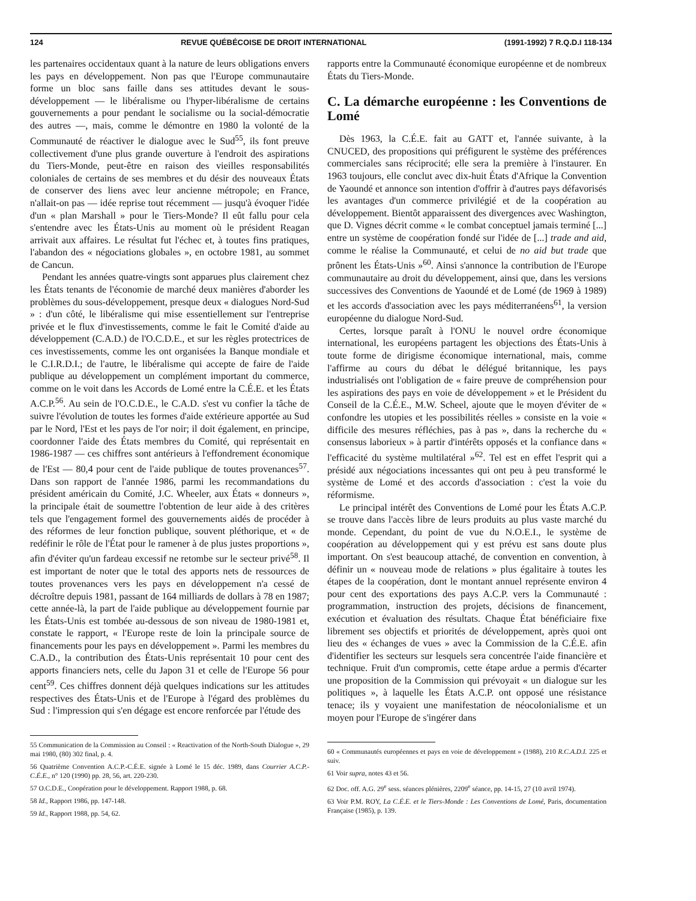124 REVUE QUÉBÉCOISE DE DROIT INTERNATIONAL (1991-1992) 7 R.Q.D.I 118-134
les partenaires occidentaux quant à la nature de leurs obligations envers les pays en développement. Non pas que l'Europe communautaire forme un bloc sans faille dans ses attitudes devant le sous-développement — le libéralisme ou l'hyper-libéralisme de certains gouvernements a pour pendant le socialisme ou la social-démocratie des autres —, mais, comme le démontre en 1980 la volonté de la Communauté de réactiver le dialogue avec le Sud<sup>55</sup>, ils font preuve collectivement d'une plus grande ouverture à l'endroit des aspirations du Tiers-Monde, peut-être en raison des vieilles responsabilités coloniales de certains de ses membres et du désir des nouveaux États de conserver des liens avec leur ancienne métropole; en France, n'allait-on pas — idée reprise tout récemment — jusqu'à évoquer l'idée d'un « plan Marshall » pour le Tiers-Monde? Il eût fallu pour cela s'entendre avec les États-Unis au moment où le président Reagan arrivait aux affaires. Le résultat fut l'échec et, à toutes fins pratiques, l'abandon des « négociations globales », en octobre 1981, au sommet de Cancun.
Pendant les années quatre-vingts sont apparues plus clairement chez les États tenants de l'économie de marché deux manières d'aborder les problèmes du sous-développement, presque deux « dialogues Nord-Sud » : d'un côté, le libéralisme qui mise essentiellement sur l'entreprise privée et le flux d'investissements, comme le fait le Comité d'aide au développement (C.A.D.) de l'O.C.D.E., et sur les règles protectrices de ces investissements, comme les ont organisées la Banque mondiale et le C.I.R.D.I.; de l'autre, le libéralisme qui accepte de faire de l'aide publique au développement un complément important du commerce, comme on le voit dans les Accords de Lomé entre la C.É.E. et les États A.C.P.<sup>56</sup>. Au sein de l'O.C.D.E., le C.A.D. s'est vu confier la tâche de suivre l'évolution de toutes les formes d'aide extérieure apportée au Sud par le Nord, l'Est et les pays de l'or noir; il doit également, en principe, coordonner l'aide des États membres du Comité, qui représentait en 1986-1987 — ces chiffres sont antérieurs à l'effondrement économique de l'Est — 80,4 pour cent de l'aide publique de toutes provenances<sup>57</sup>. Dans son rapport de l'année 1986, parmi les recommandations du président américain du Comité, J.C. Wheeler, aux États « donneurs », la principale était de soumettre l'obtention de leur aide à des critères tels que l'engagement formel des gouvernements aidés de procéder à des réformes de leur fonction publique, souvent pléthorique, et « de redéfinir le rôle de l'État pour le ramener à de plus justes proportions », afin d'éviter qu'un fardeau excessif ne retombe sur le secteur privé<sup>58</sup>. Il est important de noter que le total des apports nets de ressources de toutes provenances vers les pays en développement n'a cessé de décroître depuis 1981, passant de 164 milliards de dollars à 78 en 1987; cette année-là, la part de l'aide publique au développement fournie par les États-Unis est tombée au-dessous de son niveau de 1980-1981 et, constate le rapport, « l'Europe reste de loin la principale source de financements pour les pays en développement ». Parmi les membres du C.A.D., la contribution des États-Unis représentait 10 pour cent des apports financiers nets, celle du Japon 31 et celle de l'Europe 56 pour cent<sup>59</sup>. Ces chiffres donnent déjà quelques indications sur les attitudes respectives des États-Unis et de l'Europe à l'égard des problèmes du Sud : l'impression qui s'en dégage est encore renforcée par l'étude des
55 Communication de la Commission au Conseil : « Reactivation of the North-South Dialogue », 29 mai 1980, (80) 302 final, p. 4.
56 Quatrième Convention A.C.P.-C.É.E. signée à Lomé le 15 déc. 1989, dans Courrier A.C.P.-C.É.E., n° 120 (1990) pp. 28, 56, art. 220-230.
57 O.C.D.E., Coopération pour le développement. Rapport 1988, p. 68.
58 Id., Rapport 1986, pp. 147-148.
59 Id., Rapport 1988, pp. 54, 62.
rapports entre la Communauté économique européenne et de nombreux États du Tiers-Monde.
C. La démarche européenne : les Conventions de Lomé
Dès 1963, la C.É.E. fait au GATT et, l'année suivante, à la CNUCED, des propositions qui préfigurent le système des préférences commerciales sans réciprocité; elle sera la première à l'instaurer. En 1963 toujours, elle conclut avec dix-huit États d'Afrique la Convention de Yaoundé et annonce son intention d'offrir à d'autres pays défavorisés les avantages d'un commerce privilégié et de la coopération au développement. Bientôt apparaissent des divergences avec Washington, que D. Vignes décrit comme « le combat conceptuel jamais terminé [...] entre un système de coopération fondé sur l'idée de [...] trade and aid, comme le réalise la Communauté, et celui de no aid but trade que prônent les États-Unis »<sup>60</sup>. Ainsi s'annonce la contribution de l'Europe communautaire au droit du développement, ainsi que, dans les versions successives des Conventions de Yaoundé et de Lomé (de 1969 à 1989) et les accords d'association avec les pays méditerranéens<sup>61</sup>, la version européenne du dialogue Nord-Sud.
Certes, lorsque paraît à l'ONU le nouvel ordre économique international, les européens partagent les objections des États-Unis à toute forme de dirigisme économique international, mais, comme l'affirme au cours du débat le délégué britannique, les pays industrialisés ont l'obligation de « faire preuve de compréhension pour les aspirations des pays en voie de développement » et le Président du Conseil de la C.É.E., M.W. Scheel, ajoute que le moyen d'éviter de « confondre les utopies et les possibilités réelles » consiste en la voie « difficile des mesures réfléchies, pas à pas », dans la recherche du « consensus laborieux » à partir d'intérêts opposés et la confiance dans « l'efficacité du système multilatéral »<sup>62</sup>. Tel est en effet l'esprit qui a présidé aux négociations incessantes qui ont peu à peu transformé le système de Lomé et des accords d'association : c'est la voie du réformisme.
Le principal intérêt des Conventions de Lomé pour les États A.C.P. se trouve dans l'accès libre de leurs produits au plus vaste marché du monde. Cependant, du point de vue du N.O.E.I., le système de coopération au développement qui y est prévu est sans doute plus important. On s'est beaucoup attaché, de convention en convention, à définir un « nouveau mode de relations » plus égalitaire à toutes les étapes de la coopération, dont le montant annuel représente environ 4 pour cent des exportations des pays A.C.P. vers la Communauté : programmation, instruction des projets, décisions de financement, exécution et évaluation des résultats. Chaque État bénéficiaire fixe librement ses objectifs et priorités de développement, après quoi ont lieu des « échanges de vues » avec la Commission de la C.É.E. afin d'identifier les secteurs sur lesquels sera concentrée l'aide financière et technique. Fruit d'un compromis, cette étape ardue a permis d'écarter une proposition de la Commission qui prévoyait « un dialogue sur les politiques », à laquelle les États A.C.P. ont opposé une résistance tenace; ils y voyaient une manifestation de néocolonialisme et un moyen pour l'Europe de s'ingérer dans
60 « Communautés européennes et pays en voie de développement » (1988), 210 R.C.A.D.I. 225 et suiv.
61 Voir supra, notes 43 et 56.
62 Doc. off. A.G. 29<sup>e</sup> sess. séances plénières, 2209<sup>e</sup> séance, pp. 14-15, 27 (10 avril 1974).
63 Voir P.M. ROY, La C.É.E. et le Tiers-Monde : Les Conventions de Lomé, Paris, documentation Française (1985), p. 139.